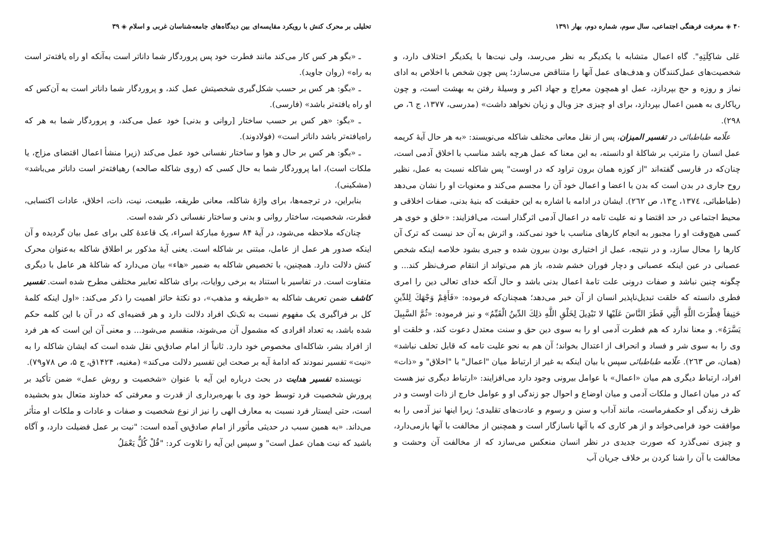تحلیلی بر محرک کنش با رویکرد مقایسه‌ای بین دیدگاه‌های جامعه‌شناسان غربی و اسلام ◈ ۳۹
ـ «بگو هر کس کار می‌کند مانند فطرت خود پس پروردگار شما داناتر است به‌آنکه او راه یافته‌تر است به راه» (روان جاوید).
ـ «بگو: هر کس بر حسب شکل‌گیری شخصیتش عمل کند، و پروردگار شما داناتر است به آن‌کس که او راه یافته‌تر باشد» (فارسی).
ـ «بگو: «هر کس بر حسب ساختار [روانی و بدنی] خود عمل می‌کند، و پروردگار شما به هر که راه‌یافته‌تر باشد داناتر است» (فولادوند).
ـ «بگو: هر کس بر حال و هوا و ساختار نفسانی خود عمل می‌کند (زیرا منشأ اعمال اقتضای مزاج، یا ملکات است)، اما پروردگار شما به حال کسی که (روی شاکله صالحه) رهیافته‌تر است داناتر می‌باشد» (مشکینی).
بنابراین، در ترجمه‌ها، برای واژهٔ شاکله، معانی طریقه، طبیعت، نیت، ذات، اخلاق، عادات اکتسابی، فطرت، شخصیت، ساختار روانی و بدنی و ساختار نفسانی ذکر شده است.
چنان‌که ملاحظه می‌شود، در آیهٔ ۸۴ سورهٔ مبارکهٔ اسراء، یک قاعدهٔ کلی برای عمل بیان گردیده و آن اینکه صدور هر عمل از عامل، مبتنی بر شاکله است. یعنی آیهٔ مذکور بر اطلاق شاکله به‌عنوان محرک کنش دلالت دارد. همچنین، با تخصیص شاکله به ضمیر «هاء» بیان می‌دارد که شاکلهٔ هر عامل با دیگری متفاوت است. در تفاسیر با استناد به برخی روایات، برای شاکله تعابیر مختلفی مطرح شده است. تفسیر کاشف ضمن تعریف شاکله به «طریقه و مذهب»، دو نکتهٔ حائز اهمیت را ذکر می‌کند: «اول اینکه کلمهٔ کل بر فراگیری یک مفهوم نسبت به تک‌تک افراد دلالت دارد و هر قضیه‌ای که در آن با این کلمه حکم شده باشد، به تعداد افرادی که مشمول آن می‌شوند، منقسم می‌شود... و معنی آن این است که هر فرد از افراد بشر، شاکله‌ای مخصوص خود دارد. ثانیاً از امام صادق‌؈ نقل شده است که ایشان شاکله را به «نیت» تفسیر نمودند که ادامهٔ آیه بر صحت این تفسیر دلالت می‌کند» (مغنیه، ۱۴۲۴ق، ج ۵، ص ۷۸و۷۹).
نویسنده تفسیر هدایت در بحث درباره این آیه با عنوان «شخصیت و روش عمل» ضمن تأکید بر پرورش شخصیت فرد توسط خود وی با بهره‌برداری از قدرت و معرفتی که خداوند متعال بدو بخشیده است، حتی ایستار فرد نسبت به معارف الهی را نیز از نوع شخصیت و صفات و عادات و ملکات او متأثر می‌داند. «به همین سبب در حدیثی مأثور از امام صادق‌؈ آمده است: "نیت بر عمل فضیلت دارد، و آگاه باشید که نیت همان عمل است" و سپس این آیه را تلاوت کرد: "قُلْ كُلٌّ يَعْمَلُ
۴۰ ◈ معرفت فرهنگی اجتماعی، سال سوم، شماره دوم، بهار ۱۳۹۱
عَلى شاكِلَتِهِ". گاه اعمال متشابه با یکدیگر به نظر می‌رسد، ولی نیت‌ها با یکدیگر اختلاف دارد، و شخصیت‌های عمل‌کنندگان و هدف‌های عمل آنها را متناقض می‌سازد؛ پس چون شخص با اخلاص به ادای نماز و روزه و حج بپردازد، عمل او همچون معراج و جهاد اکبر و وسیلهٔ رفتن به بهشت است، و چون ریاکاری به همین اعمال بپردازد، برای او چیزی جز وبال و زیان نخواهد داشت» (مدرسی، ۱۳۷۷، ج ٦، ص ۲۹۸).
علّامه طباطبائی در تفسیر المیزان، پس از نقل معانی مختلف شاکله می‌نویسند: «به هر حال آیهٔ کریمه عمل انسان را مترتب بر شاکلهٔ او دانسته، به این معنا که عمل هرچه باشد مناسب با اخلاق آدمی است، چنان‌که در فارسی گفته‌اند "از کوزه همان برون تراود که در اوست" پس شاکله نسبت به عمل، نظیر روح جاری در بدن است که بدن با اعضا و اعمال خود آن را مجسم می‌کند و معنویات او را نشان می‌دهد (طباطبائی، ۱۳۷٤، ج۱۳، ص ۲٦۲). ایشان در ادامه با اشاره به این حقیقت که بنیهٔ بدنی، صفات اخلاقی و محیط اجتماعی در حد اقتضا و نه علیت تامه در اعمال آدمی اثرگذار است، می‌افزایند: «خلق و خوی هر کسی هیچ‌وقت او را مجبور به انجام کارهای مناسب با خود نمی‌کند، و اثرش به آن حد نیست که ترک آن کارها را محال سازد، و در نتیجه، عمل از اختیاری بودن بیرون شده و جبری بشود خلاصه اینکه شخص عصبانی در عین اینکه عصبانی و دچار فوران خشم شده، باز هم می‌تواند از انتقام صرف‌نظر کند... و چگونه چنین نباشد و صفات درونی علت تامهٔ اعمال بدنی باشد و حال آنکه خدای تعالی دین را امری فطری دانسته که خلقت تبدیل‌ناپذیر انسان از آن خبر می‌دهد؛ همچنان‌که فرموده: «فَأَقِمْ وَجْهَكَ لِلدِّينِ حَنِيفاً فِطْرَتَ اللَّهِ الَّتِي فَطَرَ النَّاسَ عَلَيْها لا تَبْدِيلَ لِخَلْقِ اللَّهِ ذلِكَ الدِّينُ الْقَيِّمُ» و نیز فرموده: «ثُمَّ السَّبِيلَ يَسَّرَهُ». و معنا ندارد که هم فطرت آدمی او را به سوی دین حق و سنت معتدل دعوت کند، و خلقت او وی را به سوی شر و فساد و انحراف از اعتدال بخواند؛ آن هم به نحو علیت تامه که قابل تخلف نباشد» (همان، ص ۲٦۳). علّامه طباطبائی سپس با بیان اینکه به غیر از ارتباط میان "اعمال" با "اخلاق" و «ذات» افراد، ارتباط دیگری هم میان «اعمال» با عوامل بیرونی وجود دارد می‌افزایند: «ارتباط دیگری نیز هست که در میان اعمال و ملکات آدمی و میان اوضاع و احوال جو زندگی او و عوامل خارج از ذات اوست و در ظرف زندگی او حکمفرماست، مانند آداب و سنن و رسوم و عادت‌های تقلیدی؛ زیرا اینها نیز آدمی را به موافقت خود فرامی‌خواند و از هر کاری که با آنها ناسازگار است و همچنین از مخالفت با آنها بازمی‌دارد، و چیزی نمی‌گذرد که صورت جدیدی در نظر انسان منعکس می‌سازد که از مخالفت آن وحشت و مخالفت با آن را شنا کردن بر خلاف جریان آب